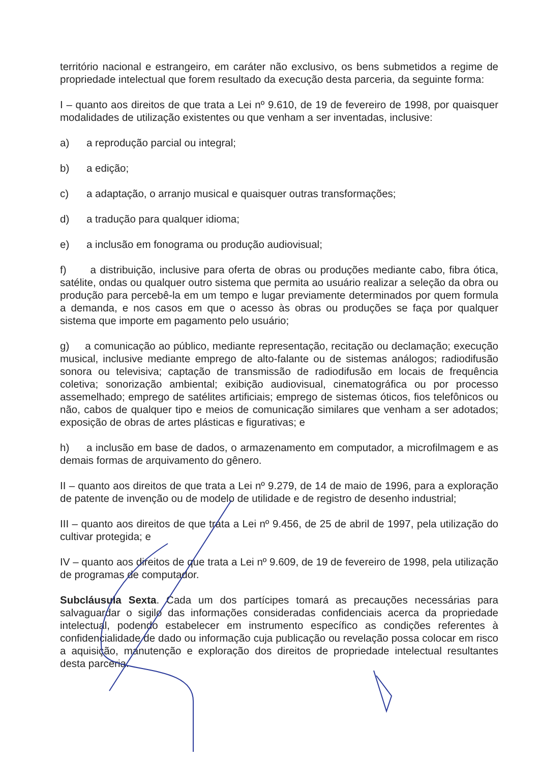território nacional e estrangeiro, em caráter não exclusivo, os bens submetidos a regime de propriedade intelectual que forem resultado da execução desta parceria, da seguinte forma:
I – quanto aos direitos de que trata a Lei nº 9.610, de 19 de fevereiro de 1998, por quaisquer modalidades de utilização existentes ou que venham a ser inventadas, inclusive:
a) a reprodução parcial ou integral;
b) a edição;
c) a adaptação, o arranjo musical e quaisquer outras transformações;
d) a tradução para qualquer idioma;
e) a inclusão em fonograma ou produção audiovisual;
f) a distribuição, inclusive para oferta de obras ou produções mediante cabo, fibra ótica, satélite, ondas ou qualquer outro sistema que permita ao usuário realizar a seleção da obra ou produção para percebê-la em um tempo e lugar previamente determinados por quem formula a demanda, e nos casos em que o acesso às obras ou produções se faça por qualquer sistema que importe em pagamento pelo usuário;
g) a comunicação ao público, mediante representação, recitação ou declamação; execução musical, inclusive mediante emprego de alto-falante ou de sistemas análogos; radiodifusão sonora ou televisiva; captação de transmissão de radiodifusão em locais de frequência coletiva; sonorização ambiental; exibição audiovisual, cinematográfica ou por processo assemelhado; emprego de satélites artificiais; emprego de sistemas óticos, fios telefônicos ou não, cabos de qualquer tipo e meios de comunicação similares que venham a ser adotados; exposição de obras de artes plásticas e figurativas; e
h) a inclusão em base de dados, o armazenamento em computador, a microfilmagem e as demais formas de arquivamento do gênero.
II – quanto aos direitos de que trata a Lei nº 9.279, de 14 de maio de 1996, para a exploração de patente de invenção ou de modelo de utilidade e de registro de desenho industrial;
III – quanto aos direitos de que trata a Lei nº 9.456, de 25 de abril de 1997, pela utilização do cultivar protegida; e
IV – quanto aos direitos de que trata a Lei nº 9.609, de 19 de fevereiro de 1998, pela utilização de programas de computador.
Subcláusula Sexta. Cada um dos partícipes tomará as precauções necessárias para salvaguardar o sigilo das informações consideradas confidenciais acerca da propriedade intelectual, podendo estabelecer em instrumento específico as condições referentes à confidencialidade de dado ou informação cuja publicação ou revelação possa colocar em risco a aquisição, manutenção e exploração dos direitos de propriedade intelectual resultantes desta parceria.